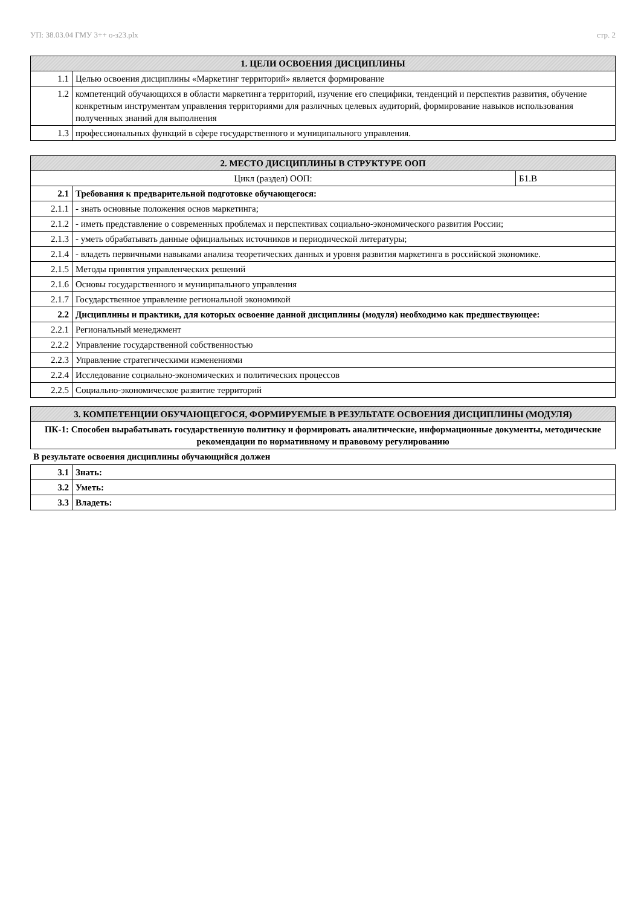УП: 38.03.04 ГМУ 3++ о-з23.plx стр. 2
| 1. ЦЕЛИ ОСВОЕНИЯ ДИСЦИПЛИНЫ | |
| --- | --- |
| 1.1 | Целью освоения дисциплины «Маркетинг территорий» является формирование |
| 1.2 | компетенций обучающихся в области маркетинга территорий, изучение его специфики, тенденций и перспектив развития, обучение конкретным инструментам управления территориями для различных целевых аудиторий, формирование навыков использования полученных знаний для выполнения |
| 1.3 | профессиональных функций в сфере государственного и муниципального управления. |
| 2. МЕСТО ДИСЦИПЛИНЫ В СТРУКТУРЕ ООП | | |
| --- | --- | --- |
| Цикл (раздел) ООП: | | Б1.В |
| 2.1 | Требования к предварительной подготовке обучающегося: | |
| 2.1.1 | - знать основные положения основ маркетинга; | |
| 2.1.2 | - иметь представление о современных проблемах и перспективах социально-экономического развития России; | |
| 2.1.3 | - уметь обрабатывать данные официальных источников и периодической литературы; | |
| 2.1.4 | - владеть первичными навыками анализа теоретических данных и уровня развития маркетинга в российской экономике. | |
| 2.1.5 | Методы принятия управленческих решений | |
| 2.1.6 | Основы государственного и муниципального управления | |
| 2.1.7 | Государственное управление региональной экономикой | |
| 2.2 | Дисциплины и практики, для которых освоение данной дисциплины (модуля) необходимо как предшествующее: | |
| 2.2.1 | Региональный менеджмент | |
| 2.2.2 | Управление государственной собственностью | |
| 2.2.3 | Управление стратегическими изменениями | |
| 2.2.4 | Исследование социально-экономических и политических процессов | |
| 2.2.5 | Социально-экономическое развитие территорий | |
| 3. КОМПЕТЕНЦИИ ОБУЧАЮЩЕГОСЯ, ФОРМИРУЕМЫЕ В РЕЗУЛЬТАТЕ ОСВОЕНИЯ ДИСЦИПЛИНЫ (МОДУЛЯ) |
| --- |
| ПК-1: Способен вырабатывать государственную политику и формировать аналитические, информационные документы, методические рекомендации по нормативному и правовому регулированию |
В результате освоения дисциплины обучающийся должен
| 3.1 | Знать: |
| 3.2 | Уметь: |
| 3.3 | Владеть: |